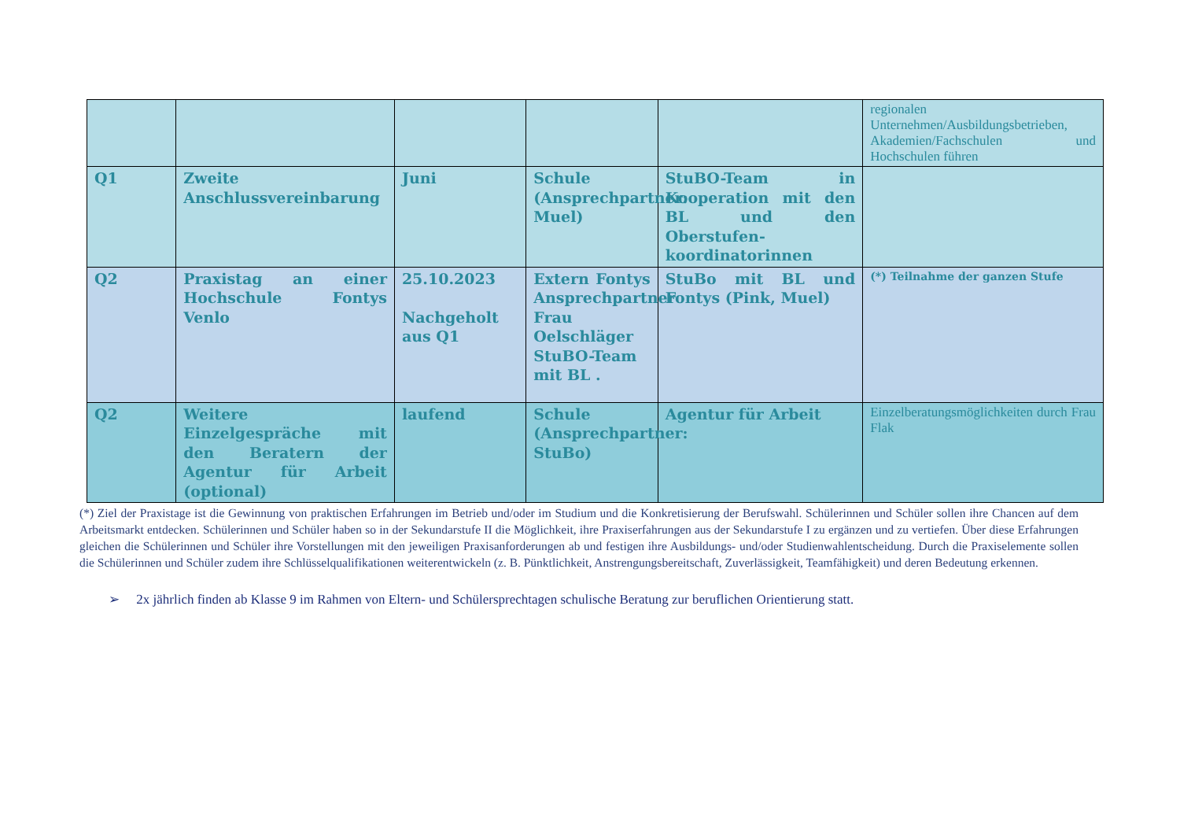| | | | | | regionalen Unternehmen/Ausbildungsbetrieben, Akademien/Fachschulen und Hochschulen führen |
| Q1 | Zweite Anschlussvereinbarung | Juni | Schule (Ansprechpartner: Muel) | StuBO-Team in Kooperation mit den BL und den Oberstufen-koordinatorinnen | |
| Q2 | Praxistag an einer Hochschule Fontys Venlo | 25.10.2023 Nachgeholt aus Q1 | Extern Fontys Ansprechpartner Frau Oelschläger StuBO-Team mit BL . | StuBo mit BL und Fontys (Pink, Muel) | (*) Teilnahme der ganzen Stufe |
| Q2 | Weitere Einzelgespräche mit den Beratern der Agentur für Arbeit (optional) | laufend | Schule (Ansprechpartner: StuBo) | Agentur für Arbeit | Einzelberatungsmöglichkeiten durch Frau Flak |
(*) Ziel der Praxistage ist die Gewinnung von praktischen Erfahrungen im Betrieb und/oder im Studium und die Konkretisierung der Berufswahl. Schülerinnen und Schüler sollen ihre Chancen auf dem Arbeitsmarkt entdecken. Schülerinnen und Schüler haben so in der Sekundarstufe II die Möglichkeit, ihre Praxiserfahrungen aus der Sekundarstufe I zu ergänzen und zu vertiefen. Über diese Erfahrungen gleichen die Schülerinnen und Schüler ihre Vorstellungen mit den jeweiligen Praxisanforderungen ab und festigen ihre Ausbildungs- und/oder Studienwahlentscheidung. Durch die Praxiselemente sollen die Schülerinnen und Schüler zudem ihre Schlüsselqualifikationen weiterentwickeln (z. B. Pünktlichkeit, Anstrengungsbereitschaft, Zuverlässigkeit, Teamfähigkeit) und deren Bedeutung erkennen.
➢ 2x jährlich finden ab Klasse 9 im Rahmen von Eltern- und Schülersprechtagen schulische Beratung zur beruflichen Orientierung statt.